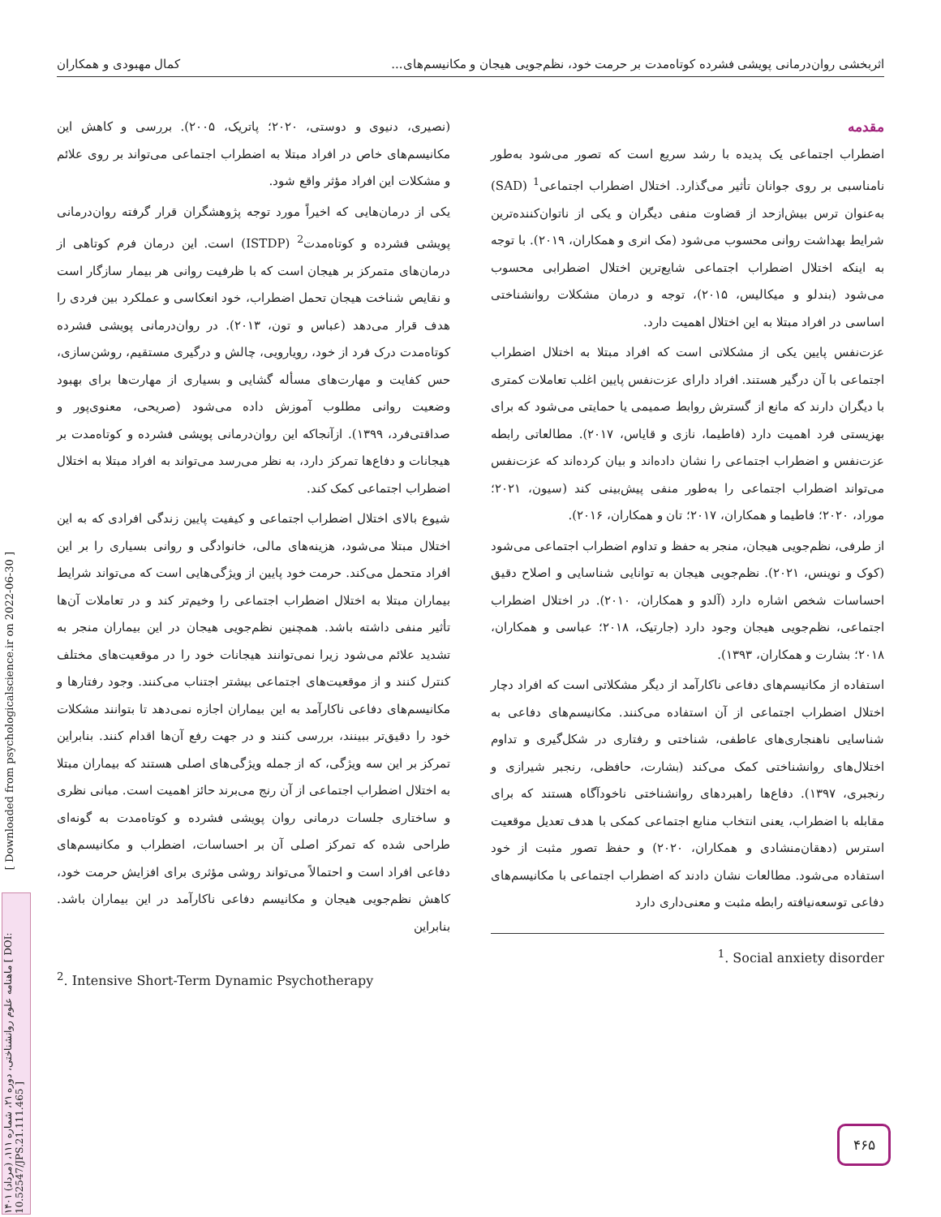اثربخشی روان‌درمانی پویشی فشرده کوتاه‌مدت بر حرمت خود، نظم‌جویی هیجان و مکانیسم‌های... کمال مهبودی و همکاران
مقدمه
اضطراب اجتماعی یک پدیده با رشد سریع است که تصور می‌شود به‌طور نامناسبی بر روی جوانان تأثیر می‌گذارد. اختلال اضطراب اجتماعی<sup>1</sup> (SAD) به‌عنوان ترس بیش‌ازحد از قضاوت منفی دیگران و یکی از ناتوان‌کننده‌ترین شرایط بهداشت روانی محسوب می‌شود (مک انری و همکاران، ۲۰۱۹). با توجه به اینکه اختلال اضطراب اجتماعی شایع‌ترین اختلال اضطرابی محسوب می‌شود (بندلو و میکالیس، ۲۰۱۵)، توجه و درمان مشکلات روانشناختی اساسی در افراد مبتلا به این اختلال اهمیت دارد.
عزت‌نفس پایین یکی از مشکلاتی است که افراد مبتلا به اختلال اضطراب اجتماعی با آن درگیر هستند. افراد دارای عزت‌نفس پایین اغلب تعاملات کمتری با دیگران دارند که مانع از گسترش روابط صمیمی یا حمایتی می‌شود که برای بهزیستی فرد اهمیت دارد (فاطیما، نازی و قایاس، ۲۰۱۷). مطالعاتی رابطه عزت‌نفس و اضطراب اجتماعی را نشان داده‌اند و بیان کرده‌اند که عزت‌نفس می‌تواند اضطراب اجتماعی را به‌طور منفی پیش‌بینی کند (سیون، ۲۰۲۱؛ موراد، ۲۰۲۰؛ فاطیما و همکاران، ۲۰۱۷؛ تان و همکاران، ۲۰۱۶).
از طرفی، نظم‌جویی هیجان، منجر به حفظ و تداوم اضطراب اجتماعی می‌شود (کوک و نوینس، ۲۰۲۱). نظم‌جویی هیجان به توانایی شناسایی و اصلاح دقیق احساسات شخص اشاره دارد (آلدو و همکاران، ۲۰۱۰). در اختلال اضطراب اجتماعی، نظم‌جویی هیجان وجود دارد (جارتیک، ۲۰۱۸؛ عباسی و همکاران، ۲۰۱۸؛ بشارت و همکاران، ۱۳۹۳).
استفاده از مکانیسم‌های دفاعی ناکارآمد از دیگر مشکلاتی است که افراد دچار اختلال اضطراب اجتماعی از آن استفاده می‌کنند. مکانیسم‌های دفاعی به شناسایی ناهنجاری‌های عاطفی، شناختی و رفتاری در شکل‌گیری و تداوم اختلال‌های روانشناختی کمک می‌کند (بشارت، حافظی، رنجبر شیرازی و رنجبری، ۱۳۹۷). دفاع‌ها راهبردهای روانشناختی ناخودآگاه هستند که برای مقابله با اضطراب، یعنی انتخاب منابع اجتماعی کمکی با هدف تعدیل موقعیت استرس (دهقان‌منشادی و همکاران، ۲۰۲۰) و حفظ تصور مثبت از خود استفاده می‌شود. مطالعات نشان دادند که اضطراب اجتماعی با مکانیسم‌های دفاعی توسعه‌نیافته رابطه مثبت و معنی‌داری دارد
<sup>1</sup>. Social anxiety disorder
(نصیری، دنیوی و دوستی، ۲۰۲۰؛ پاتریک، ۲۰۰۵). بررسی و کاهش این مکانیسم‌های خاص در افراد مبتلا به اضطراب اجتماعی می‌تواند بر روی علائم و مشکلات این افراد مؤثر واقع شود.
یکی از درمان‌هایی که اخیراً مورد توجه پژوهشگران قرار گرفته روان‌درمانی پویشی فشرده و کوتاه‌مدت<sup>2</sup> (ISTDP) است. این درمان فرم کوتاهی از درمان‌های متمرکز بر هیجان است که با ظرفیت روانی هر بیمار سازگار است و نقایص شناخت هیجان تحمل اضطراب، خود انعکاسی و عملکرد بین فردی را هدف قرار می‌دهد (عباس و تون، ۲۰۱۳). در روان‌درمانی پویشی فشرده کوتاه‌مدت درک فرد از خود، رویارویی، چالش و درگیری مستقیم، روشن‌سازی، حس کفایت و مهارت‌های مسأله گشایی و بسیاری از مهارت‌ها برای بهبود وضعیت روانی مطلوب آموزش داده می‌شود (صریحی، معنوی‌پور و صداقتی‌فرد، ۱۳۹۹). ازآنجاکه این روان‌درمانی پویشی فشرده و کوتاه‌مدت بر هیجانات و دفاع‌ها تمرکز دارد، به نظر می‌رسد می‌تواند به افراد مبتلا به اختلال اضطراب اجتماعی کمک کند.
شیوع بالای اختلال اضطراب اجتماعی و کیفیت پایین زندگی افرادی که به این اختلال مبتلا می‌شود، هزینه‌های مالی، خانوادگی و روانی بسیاری را بر این افراد متحمل می‌کند. حرمت خود پایین از ویژگی‌هایی است که می‌تواند شرایط بیماران مبتلا به اختلال اضطراب اجتماعی را وخیم‌تر کند و در تعاملات آن‌ها تأثیر منفی داشته باشد. همچنین نظم‌جویی هیجان در این بیماران منجر به تشدید علائم می‌شود زیرا نمی‌توانند هیجانات خود را در موقعیت‌های مختلف کنترل کنند و از موقعیت‌های اجتماعی بیشتر اجتناب می‌کنند. وجود رفتارها و مکانیسم‌های دفاعی ناکارآمد به این بیماران اجازه نمی‌دهد تا بتوانند مشکلات خود را دقیق‌تر ببینند، بررسی کنند و در جهت رفع آن‌ها اقدام کنند. بنابراین تمرکز بر این سه ویژگی، که از جمله ویژگی‌های اصلی هستند که بیماران مبتلا به اختلال اضطراب اجتماعی از آن رنج می‌برند حائز اهمیت است. مبانی نظری و ساختاری جلسات درمانی روان پویشی فشرده و کوتاه‌مدت به گونه‌ای طراحی شده که تمرکز اصلی آن بر احساسات، اضطراب و مکانیسم‌های دفاعی افراد است و احتمالاً می‌تواند روشی مؤثری برای افزایش حرمت خود، کاهش نظم‌جویی هیجان و مکانیسم دفاعی ناکارآمد در این بیماران باشد. بنابراین
<sup>2</sup>. Intensive Short-Term Dynamic Psychotherapy
[ Downloaded from psychologicalscience.ir on 2022-06-30 ]
ماهنامه علوم روانشناختی، دوره ۲۱، شماره ۱۱۱، (مرداد) ۱۴۰۱ [ DOI: 10.52547/JPS.21.111.465 ]
۴۶۵